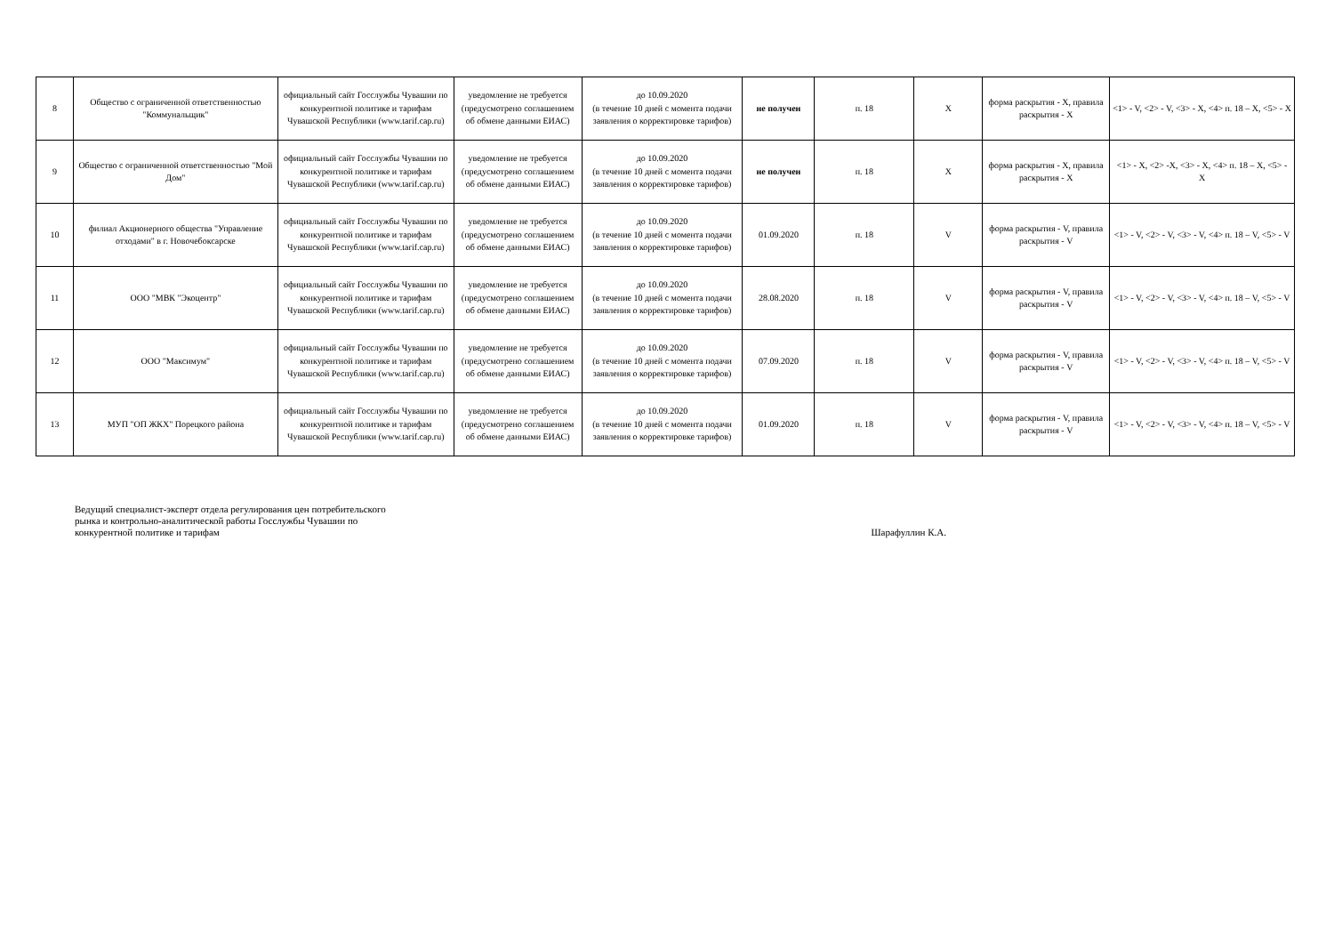| 8 | Общество с ограниченной ответственностью "Коммунальщик" | официальный сайт Госслужбы Чувашии по конкурентной политике и тарифам Чувашской Республики (www.tarif.cap.ru) | уведомление не требуется (предусмотрено соглашением об обмене данными ЕИАС) | до 10.09.2020 (в течение 10 дней с момента подачи заявления о корректировке тарифов) | не получен | п. 18 | X | форма раскрытия - X, правила раскрытия - X | <1> - V, <2> - V, <3> - X, <4> п. 18 – X, <5> - X |
| 9 | Общество с ограниченной ответственностью "Мой Дом" | официальный сайт Госслужбы Чувашии по конкурентной политике и тарифам Чувашской Республики (www.tarif.cap.ru) | уведомление не требуется (предусмотрено соглашением об обмене данными ЕИАС) | до 10.09.2020 (в течение 10 дней с момента подачи заявления о корректировке тарифов) | не получен | п. 18 | X | форма раскрытия - X, правила раскрытия - X | <1> - X, <2> -X, <3> - X, <4> п. 18 – X, <5> - X |
| 10 | филиал Акционерного общества "Управление отходами" в г. Новочебоксарске | официальный сайт Госслужбы Чувашии по конкурентной политике и тарифам Чувашской Республики (www.tarif.cap.ru) | уведомление не требуется (предусмотрено соглашением об обмене данными ЕИАС) | до 10.09.2020 (в течение 10 дней с момента подачи заявления о корректировке тарифов) | 01.09.2020 | п. 18 | V | форма раскрытия - V, правила раскрытия - V | <1> - V, <2> - V, <3> - V, <4> п. 18 – V, <5> - V |
| 11 | ООО "МВК "Экоцентр" | официальный сайт Госслужбы Чувашии по конкурентной политике и тарифам Чувашской Республики (www.tarif.cap.ru) | уведомление не требуется (предусмотрено соглашением об обмене данными ЕИАС) | до 10.09.2020 (в течение 10 дней с момента подачи заявления о корректировке тарифов) | 28.08.2020 | п. 18 | V | форма раскрытия - V, правила раскрытия - V | <1> - V, <2> - V, <3> - V, <4> п. 18 – V, <5> - V |
| 12 | ООО "Максимум" | официальный сайт Госслужбы Чувашии по конкурентной политике и тарифам Чувашской Республики (www.tarif.cap.ru) | уведомление не требуется (предусмотрено соглашением об обмене данными ЕИАС) | до 10.09.2020 (в течение 10 дней с момента подачи заявления о корректировке тарифов) | 07.09.2020 | п. 18 | V | форма раскрытия - V, правила раскрытия - V | <1> - V, <2> - V, <3> - V, <4> п. 18 – V, <5> - V |
| 13 | МУП "ОП ЖКХ" Порецкого района | официальный сайт Госслужбы Чувашии по конкурентной политике и тарифам Чувашской Республики (www.tarif.cap.ru) | уведомление не требуется (предусмотрено соглашением об обмене данными ЕИАС) | до 10.09.2020 (в течение 10 дней с момента подачи заявления о корректировке тарифов) | 01.09.2020 | п. 18 | V | форма раскрытия - V, правила раскрытия - V | <1> - V, <2> - V, <3> - V, <4> п. 18 – V, <5> - V |
Ведущий специалист-эксперт отдела регулирования цен потребительского
рынка и контрольно-аналитической работы Госслужбы Чувашии по
конкурентной политике и тарифам
Шарафуллин К.А.